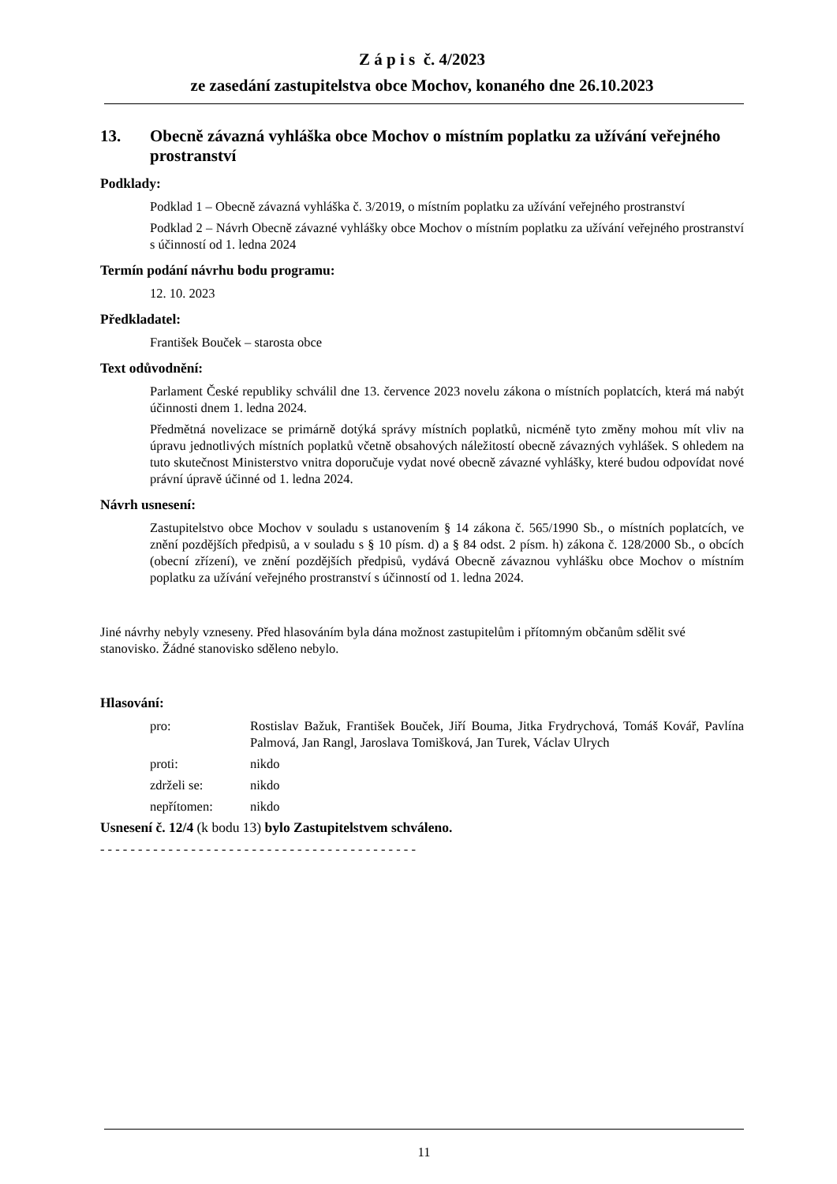Z á p i s č. 4/2023
ze zasedání zastupitelstva obce Mochov, konaného dne 26.10.2023
13. Obecně závazná vyhláška obce Mochov o místním poplatku za užívání veřejného prostranství
Podklady:
Podklad 1 – Obecně závazná vyhláška č. 3/2019, o místním poplatku za užívání veřejného prostranství
Podklad 2 – Návrh Obecně závazné vyhlášky obce Mochov o místním poplatku za užívání veřejného prostranství s účinností od 1. ledna 2024
Termín podání návrhu bodu programu:
12. 10. 2023
Předkladatel:
František Bouček – starosta obce
Text odůvodnění:
Parlament České republiky schválil dne 13. července 2023 novelu zákona o místních poplatcích, která má nabýt účinnosti dnem 1. ledna 2024.
Předmětná novelizace se primárně dotýká správy místních poplatků, nicméně tyto změny mohou mít vliv na úpravu jednotlivých místních poplatků včetně obsahových náležitostí obecně závazných vyhlášek. S ohledem na tuto skutečnost Ministerstvo vnitra doporučuje vydat nové obecně závazné vyhlášky, které budou odpovídat nové právní úpravě účinné od 1. ledna 2024.
Návrh usnesení:
Zastupitelstvo obce Mochov v souladu s ustanovením § 14 zákona č. 565/1990 Sb., o místních poplatcích, ve znění pozdějších předpisů, a v souladu s § 10 písm. d) a § 84 odst. 2 písm. h) zákona č. 128/2000 Sb., o obcích (obecní zřízení), ve znění pozdějších předpisů, vydává Obecně závaznou vyhlášku obce Mochov o místním poplatku za užívání veřejného prostranství s účinností od 1. ledna 2024.
Jiné návrhy nebyly vzneseny. Před hlasováním byla dána možnost zastupitelům i přítomným občanům sdělit své stanovisko. Žádné stanovisko sděleno nebylo.
Hlasování:
pro: Rostislav Bažuk, František Bouček, Jiří Bouma, Jitka Frydrychová, Tomáš Kovář, Pavlína Palmová, Jan Rangl, Jaroslava Tomišková, Jan Turek, Václav Ulrych
proti: nikdo
zdrželi se: nikdo
nepřítomen: nikdo
Usnesení č. 12/4 (k bodu 13) bylo Zastupitelstvem schváleno.
- - - - - - - - - - - - - - - - - - - - - - - - - - - - - - - - - - - - - - - - - -
11